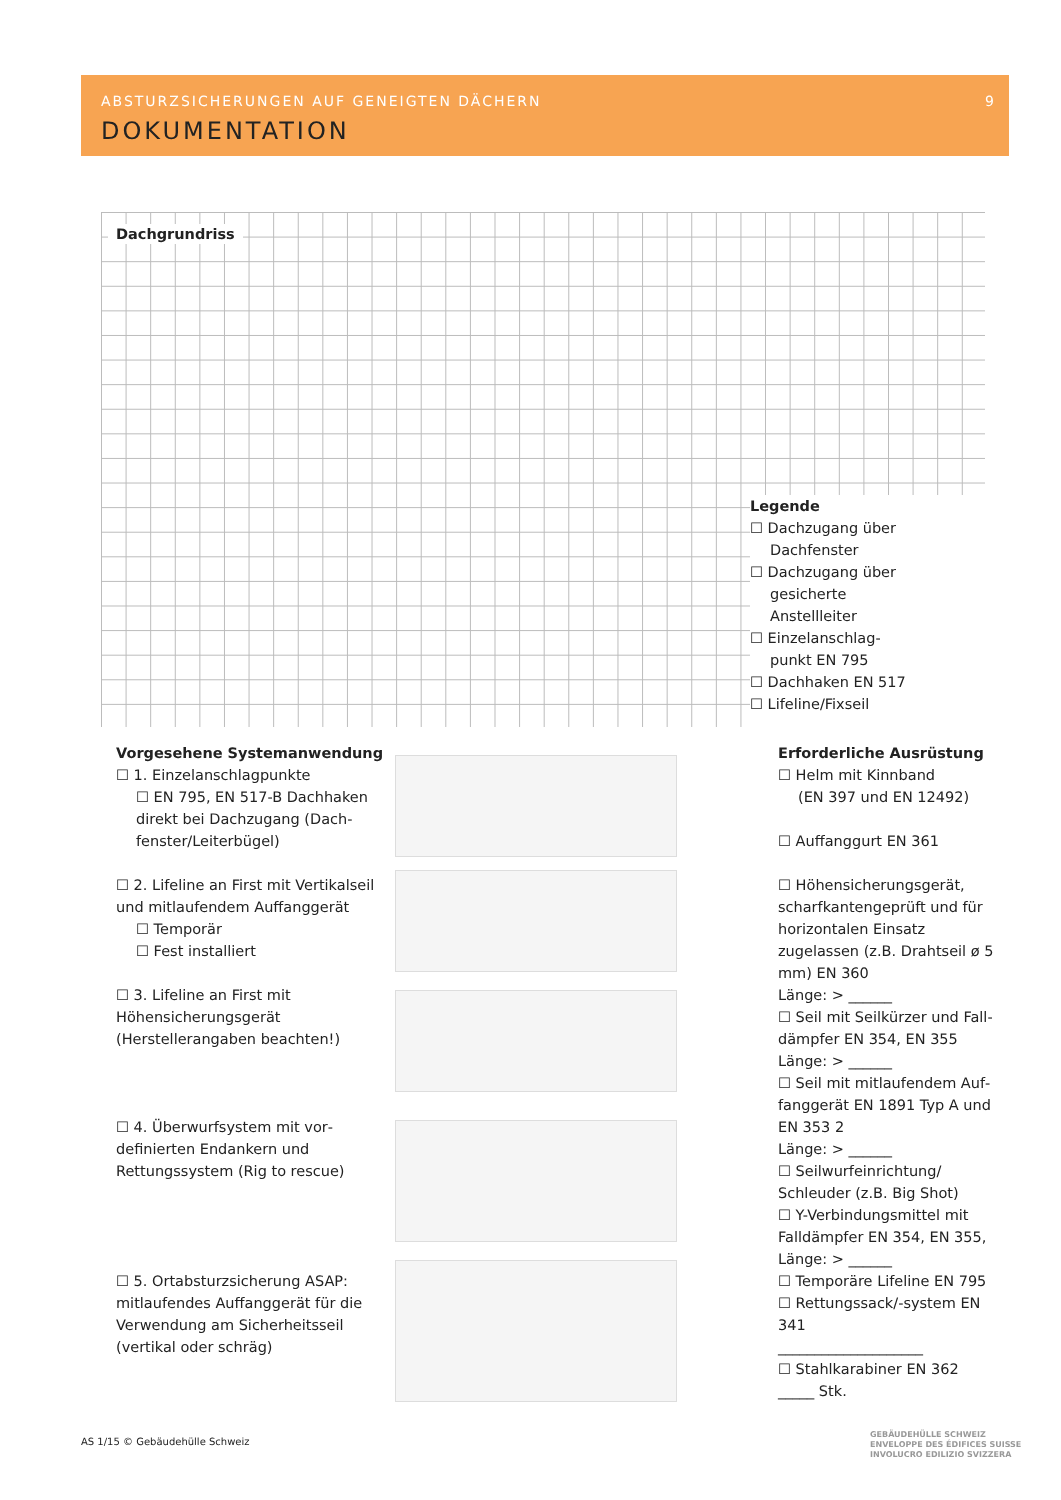ABSTURZSICHERUNGEN AUF GENEIGTEN DÄCHERN
9
DOKUMENTATION
Dachgrundriss
Legende
☐ Dachzugang über
Dachfenster
☐ Dachzugang über
gesicherte
Anstellleiter
☐ Einzelanschlag-
punkt EN 795
☐ Dachhaken EN 517
☐ Lifeline/Fixseil
Vorgesehene Systemanwendung
☐ 1. Einzelanschlagpunkte
☐ EN 795, EN 517-B Dachhaken direkt bei Dachzugang (Dach­fenster/Leiterbügel)
☐ 2. Lifeline an First mit Vertikalseil und mitlaufendem Auffanggerät
☐ Temporär
☐ Fest installiert
☐ 3. Lifeline an First mit Höhensicherungsgerät (Herstellerangaben beachten!)
☐ 4. Überwurfsystem mit vor­definierten Endankern und Rettungssystem (Rig to rescue)
☐ 5. Ortabsturzsicherung ASAP: mitlaufendes Auffanggerät für die Verwendung am Sicherheitsseil (vertikal oder schräg)
Erforderliche Ausrüstung
☐ Helm mit Kinnband
(EN 397 und EN 12492)
☐ Auffanggurt EN 361
☐ Höhensicherungsgerät, scharfkantengeprüft und für horizontalen Einsatz zugelassen (z.B. Drahtseil ø 5 mm) EN 360
Länge: > ______
☐ Seil mit Seilkürzer und Fall­dämpfer EN 354, EN 355
Länge: > ______
☐ Seil mit mitlaufendem Auf­fanggerät EN 1891 Typ A und EN 353 2
Länge: > ______
☐ Seilwurfeinrichtung/ Schleuder (z.B. Big Shot)
☐ Y-Verbindungsmittel mit Falldämpfer EN 354, EN 355, Länge: > ______
☐ Temporäre Lifeline EN 795
☐ Rettungssack/-system EN 341
____________________
☐ Stahlkarabiner EN 362
_____ Stk.
AS 1/15 © Gebäudehülle Schweiz
GEBÄUDEHÜLLE SCHWEIZ
ENVELOPPE DES ÉDIFICES SUISSE
INVOLUCRO EDILIZIO SVIZZERA